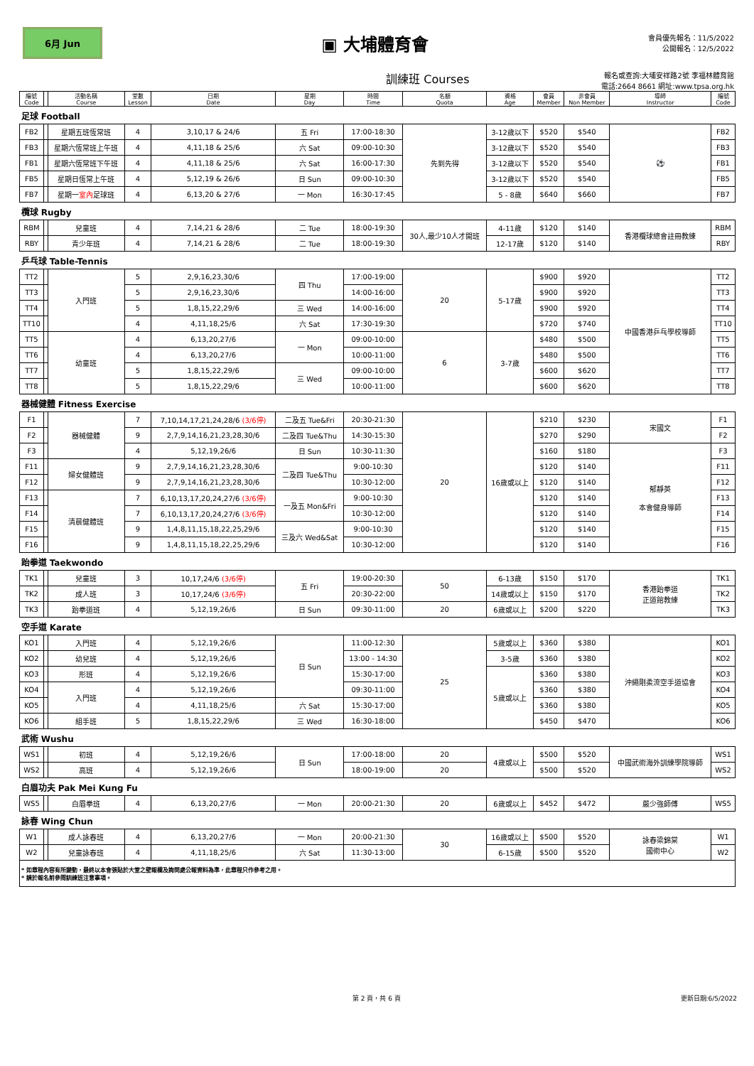6月 Jun
▣ 大埔體育會
會員優先報名：11/5/2022
公開報名：12/5/2022
訓練班 Courses
報名或查詢:大埔安祥路2號 李福林體育館
電話:2664 8661 網址:www.tpsa.org.hk
| 編號 Code | | 活動名稱 Course | 堂數 Lesson | 日期 Date | 星期 Day | 時間 Time | 名額 Quota | 資格 Age | 會員 Member | 非會員 Non Member | 導師 Instructor | 編號 Code |
| --- | --- | --- | --- | --- | --- | --- | --- | --- | --- | --- | --- | --- |
| 足球 Football | | | | | | | | | | | | |
| FB2 | | 星期五班恆常班 | 4 | 3,10,17 & 24/6 | 五 Fri | 17:00-18:30 | 先到先得 | 3-12歲以下 | $520 | $540 | ⚽ | FB2 |
| FB3 | | 星期六恆常班上午班 | 4 | 4,11,18 & 25/6 | 六 Sat | 09:00-10:30 | | 3-12歲以下 | $520 | $540 | | FB3 |
| FB1 | | 星期六恆常班下午班 | 4 | 4,11,18 & 25/6 | 六 Sat | 16:00-17:30 | | 3-12歲以下 | $520 | $540 | | FB1 |
| FB5 | | 星期日恆常上午班 | 4 | 5,12,19 & 26/6 | 日 Sun | 09:00-10:30 | | 3-12歲以下 | $520 | $540 | | FB5 |
| FB7 | | 星期一 室內 足球班 | 4 | 6,13,20 & 27/6 | 一 Mon | 16:30-17:45 | | 5 - 8歲 | $640 | $660 | | FB7 |
| 欖球 Rugby | | | | | | | | | | | | |
| RBM | | 兒童班 | 4 | 7,14,21 & 28/6 | 二 Tue | 18:00-19:30 | 30人,最少10人才開班 | 4-11歲 | $120 | $140 | 香港欖球總會註冊教練 | RBM |
| RBY | | 青少年班 | 4 | 7,14,21 & 28/6 | 二 Tue | 18:00-19:30 | | 12-17歲 | $120 | $140 | | RBY |
| 乒乓球 Table-Tennis | | | | | | | | | | | | |
| TT2 | | 入門班 | 5 | 2,9,16,23,30/6 | 四 Thu | 17:00-19:00 | 20 | 5-17歲 | $900 | $920 | 中國香港乒乓學校導師 | TT2 |
| TT3 | | | 5 | 2,9,16,23,30/6 | | 14:00-16:00 | | | $900 | $920 | | TT3 |
| TT4 | | | 5 | 1,8,15,22,29/6 | 三 Wed | 14:00-16:00 | | | $900 | $920 | | TT4 |
| TT10 | | | 4 | 4,11,18,25/6 | 六 Sat | 17:30-19:30 | | | $720 | $740 | | TT10 |
| TT5 | | 幼童班 | 4 | 6,13,20,27/6 | 一 Mon | 09:00-10:00 | 6 | 3-7歲 | $480 | $500 | | TT5 |
| TT6 | | | 4 | 6,13,20,27/6 | | 10:00-11:00 | | | $480 | $500 | | TT6 |
| TT7 | | | 5 | 1,8,15,22,29/6 | 三 Wed | 09:00-10:00 | | | $600 | $620 | | TT7 |
| TT8 | | | 5 | 1,8,15,22,29/6 | | 10:00-11:00 | | | $600 | $620 | | TT8 |
| 器械健體 Fitness Exercise | | | | | | | | | | | | |
| F1 | | 器械健體 | 7 | 7,10,14,17,21,24,28/6 (3/6停) | 二及五 Tue&Fri | 20:30-21:30 | 20 | 16歲或以上 | $210 | $230 | 宋國文 | F1 |
| F2 | | | 9 | 2,7,9,14,16,21,23,28,30/6 | 二及四 Tue&Thu | 14:30-15:30 | | | $270 | $290 | | F2 |
| F3 | | | 4 | 5,12,19,26/6 | 日 Sun | 10:30-11:30 | | | $160 | $180 | 郁靜英 本會健身導師 | F3 |
| F11 | | 婦女健體班 | 9 | 2,7,9,14,16,21,23,28,30/6 | 二及四 Tue&Thu | 9:00-10:30 | | | $120 | $140 | | F11 |
| F12 | | | 9 | 2,7,9,14,16,21,23,28,30/6 | | 10:30-12:00 | | | $120 | $140 | | F12 |
| F13 | | 清晨健體班 | 7 | 6,10,13,17,20,24,27/6 (3/6停) | 一及五 Mon&Fri | 9:00-10:30 | | | $120 | $140 | | F13 |
| F14 | | | 7 | 6,10,13,17,20,24,27/6 (3/6停) | | 10:30-12:00 | | | $120 | $140 | | F14 |
| F15 | | | 9 | 1,4,8,11,15,18,22,25,29/6 | 三及六 Wed&Sat | 9:00-10:30 | | | $120 | $140 | | F15 |
| F16 | | | 9 | 1,4,8,11,15,18,22,25,29/6 | | 10:30-12:00 | | | $120 | $140 | | F16 |
| 跆拳道 Taekwondo | | | | | | | | | | | | |
| TK1 | | 兒童班 | 3 | 10,17,24/6 (3/6停) | 五 Fri | 19:00-20:30 | 50 | 6-13歲 | $150 | $170 | 香港跆拳道 正道館教練 | TK1 |
| TK2 | | 成人班 | 3 | 10,17,24/6 (3/6停) | | 20:30-22:00 | | 14歲或以上 | $150 | $170 | | TK2 |
| TK3 | | 跆拳道班 | 4 | 5,12,19,26/6 | 日 Sun | 09:30-11:00 | 20 | 6歲或以上 | $200 | $220 | | TK3 |
| 空手道 Karate | | | | | | | | | | | | |
| KO1 | | 入門班 | 4 | 5,12,19,26/6 | 日 Sun | 11:00-12:30 | 25 | 5歲或以上 | $360 | $380 | 沖繩剛柔流空手道協會 | KO1 |
| KO2 | | 幼兒班 | 4 | 5,12,19,26/6 | | 13:00 - 14:30 | | 3-5歲 | $360 | $380 | | KO2 |
| KO3 | | 形班 | 4 | 5,12,19,26/6 | | 15:30-17:00 | | 5歲或以上 | $360 | $380 | | KO3 |
| KO4 | | 入門班 | 4 | 5,12,19,26/6 | | 09:30-11:00 | | | $360 | $380 | | KO4 |
| KO5 | | | 4 | 4,11,18,25/6 | 六 Sat | 15:30-17:00 | | | $360 | $380 | | KO5 |
| KO6 | | 組手班 | 5 | 1,8,15,22,29/6 | 三 Wed | 16:30-18:00 | | | $450 | $470 | | KO6 |
| 武術 Wushu | | | | | | | | | | | | |
| WS1 | | 初班 | 4 | 5,12,19,26/6 | 日 Sun | 17:00-18:00 | 20 | 4歲或以上 | $500 | $520 | 中國武術海外訓練學院導師 | WS1 |
| WS2 | | 高班 | 4 | 5,12,19,26/6 | | 18:00-19:00 | 20 | | $500 | $520 | | WS2 |
| 白眉功夫 Pak Mei Kung Fu | | | | | | | | | | | | |
| WS5 | | 白眉拳班 | 4 | 6,13,20,27/6 | 一 Mon | 20:00-21:30 | 20 | 6歲或以上 | $452 | $472 | 嚴少強師傅 | WS5 |
| 詠春 Wing Chun | | | | | | | | | | | | |
| W1 | | 成人詠春班 | 4 | 6,13,20,27/6 | 一 Mon | 20:00-21:30 | 30 | 16歲或以上 | $500 | $520 | 詠春梁錦棠 國術中心 | W1 |
| W2 | | 兒童詠春班 | 4 | 4,11,18,25/6 | 六 Sat | 11:30-13:00 | | 6-15歲 | $500 | $520 | | W2 |
| * 如章程內容有所變動，最終以本會張貼於大堂之壁報欄及詢問處公報資料為準，此章程只作參考之用。 * 請於報名前參閱訓練班注意事項。 | | | | | | | | | | | | |
第 2 頁，共 6 頁 更新日期:6/5/2022